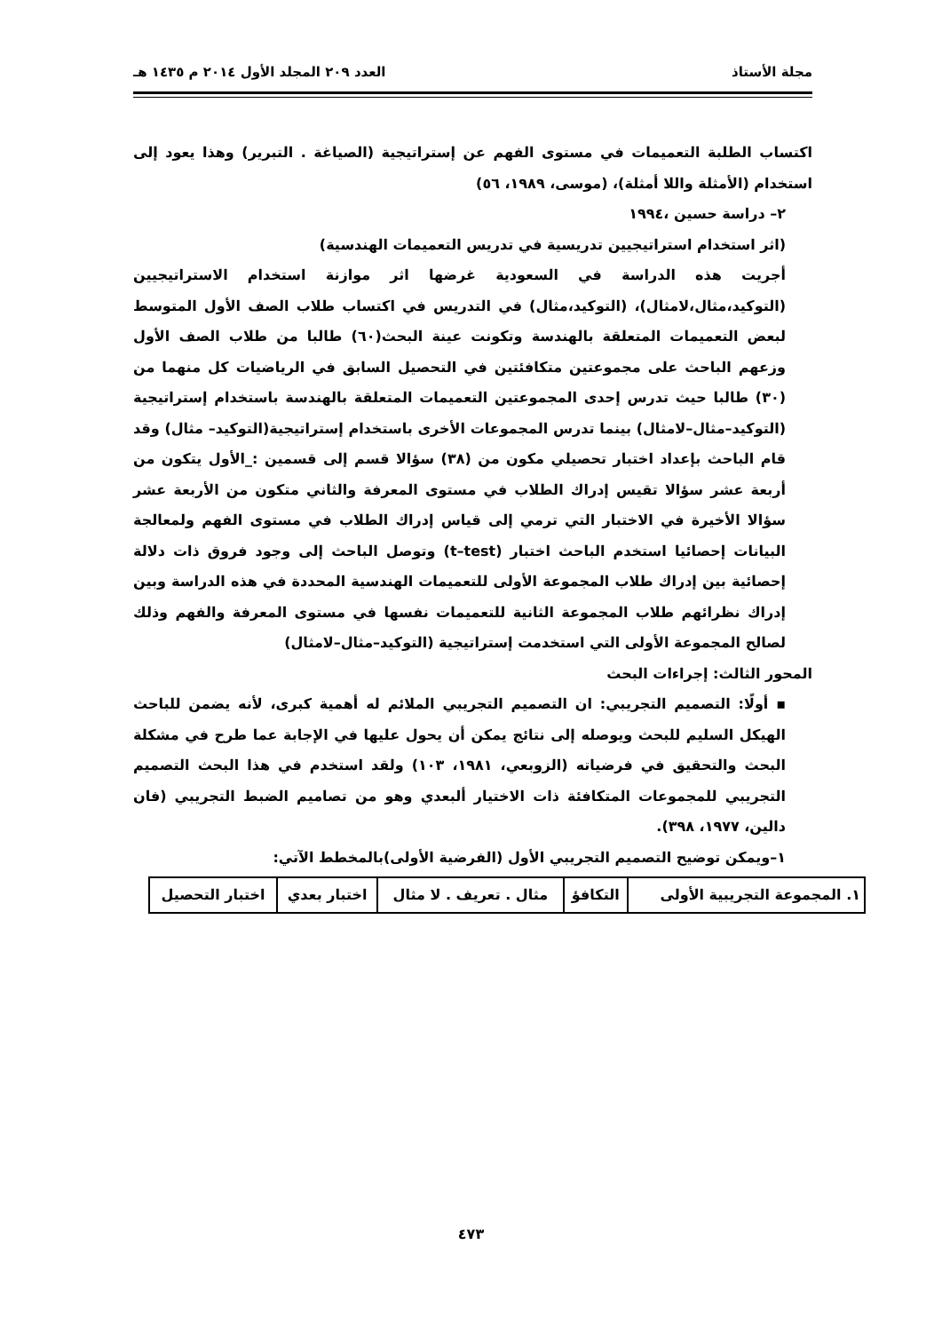مجلة الأستاذ العدد ٢٠٩ المجلد الأول ٢٠١٤ م ١٤٣٥ هـ
اكتساب الطلبة التعميمات في مستوى الفهم عن إستراتيجية (الصياغة . التبرير) وهذا يعود إلى استخدام (الأمثلة واللا أمثلة)، (موسى، ١٩٨٩، ٥٦)
٢– دراسة حسين ،١٩٩٤
(اثر استخدام استراتيجيين تدريسية في تدريس التعميمات الهندسية)
أجريت هذه الدراسة في السعودية غرضها اثر موازنة استخدام الاستراتيجيين (التوكيد،مثال،لامثال)، (التوكيد،مثال) في التدريس في اكتساب طلاب الصف الأول المتوسط لبعض التعميمات المتعلقة بالهندسة وتكونت عينة البحث(٦٠) طالبا من طلاب الصف الأول وزعهم الباحث على مجموعتين متكافئتين في التحصيل السابق في الرياضيات كل منهما من (٣٠) طالبا حيث تدرس إحدى المجموعتين التعميمات المتعلقة بالهندسة باستخدام إستراتيجية (التوكيد–مثال–لامثال) بينما تدرس المجموعات الأخرى باستخدام إستراتيجية(التوكيد– مثال) وقد قام الباحث بإعداد اختبار تحصيلي مكون من (٣٨) سؤالا قسم إلى قسمين :_الأول يتكون من أربعة عشر سؤالا تقيس إدراك الطلاب في مستوى المعرفة والثاني متكون من الأربعة عشر سؤالا الأخيرة في الاختبار التي ترمي إلى قياس إدراك الطلاب في مستوى الفهم ولمعالجة البيانات إحصائيا استخدم الباحث اختبار (t–test) وتوصل الباحث إلى وجود فروق ذات دلالة إحصائية بين إدراك طلاب المجموعة الأولى للتعميمات الهندسية المحددة في هذه الدراسة وبين إدراك نظرائهم طلاب المجموعة الثانية للتعميمات نفسها في مستوى المعرفة والفهم وذلك لصالح المجموعة الأولى التي استخدمت إستراتيجية (التوكيد–مثال–لامثال)
المحور الثالث: إجراءات البحث
▪ أولًا: التصميم التجريبي: ان التصميم التجريبي الملائم له أهمية كبرى، لأنه يضمن للباحث الهيكل السليم للبحث ويوصله إلى نتائج يمكن أن يحول عليها في الإجابة عما طرح في مشكلة البحث والتحقيق في فرضياته (الزوبعي، ١٩٨١، ١٠٣) ولقد استخدم في هذا البحث التصميم التجريبي للمجموعات المتكافئة ذات الاختيار ألبعدي وهو من تصاميم الضبط التجريبي (فان دالين، ١٩٧٧، ٣٩٨).
١–ويمكن توضيح التصميم التجريبي الأول (الفرضية الأولى)بالمخطط الآتي:
| ١. المجموعة التجريبية الأولى | التكافؤ | مثال . تعريف . لا مثال | اختبار بعدي | اختبار التحصيل |
٤٧٣